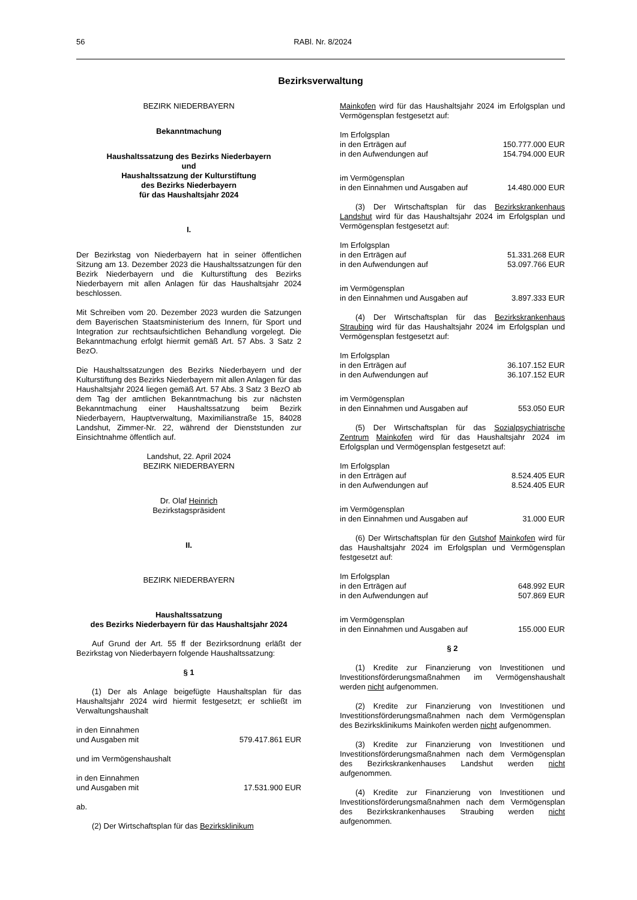56 RABl. Nr. 8/2024
Bezirksverwaltung
BEZIRK NIEDERBAYERN
Bekanntmachung
Haushaltssatzung des Bezirks Niederbayern
und
Haushaltssatzung der Kulturstiftung
des Bezirks Niederbayern
für das Haushaltsjahr 2024
I.
Der Bezirkstag von Niederbayern hat in seiner öffentlichen Sitzung am 13. Dezember 2023 die Haushaltssatzungen für den Bezirk Niederbayern und die Kulturstiftung des Bezirks Niederbayern mit allen Anlagen für das Haushaltsjahr 2024 beschlossen.
Mit Schreiben vom 20. Dezember 2023 wurden die Satzungen dem Bayerischen Staatsministerium des Innern, für Sport und Integration zur rechtsaufsichtlichen Behandlung vorgelegt. Die Bekanntmachung erfolgt hiermit gemäß Art. 57 Abs. 3 Satz 2 BezO.
Die Haushaltssatzungen des Bezirks Niederbayern und der Kulturstiftung des Bezirks Niederbayern mit allen Anlagen für das Haushaltsjahr 2024 liegen gemäß Art. 57 Abs. 3 Satz 3 BezO ab dem Tag der amtlichen Bekanntmachung bis zur nächsten Bekanntmachung einer Haushaltssatzung beim Bezirk Niederbayern, Hauptverwaltung, Maximilian­straße 15, 84028 Landshut, Zimmer-Nr. 22, während der Dienststunden zur Einsichtnahme öffentlich auf.
Landshut, 22. April 2024
BEZIRK NIEDERBAYERN
Dr. Olaf Heinrich
Bezirkstagspräsident
II.
BEZIRK NIEDERBAYERN
Haushaltssatzung
des Bezirks Niederbayern für das Haushaltsjahr 2024
Auf Grund der Art. 55 ff der Bezirksordnung erläßt der Bezirkstag von Niederbayern folgende Haushaltssatzung:
§ 1
(1) Der als Anlage beigefügte Haushaltsplan für das Haushaltsjahr 2024 wird hiermit festgesetzt; er schließt im Verwaltungshaushalt
in den Einnahmen
und Ausgaben mit 579.417.861 EUR
und im Vermögenshaushalt
in den Einnahmen
und Ausgaben mit 17.531.900 EUR
ab.
(2) Der Wirtschaftsplan für das Bezirksklinikum
Mainkofen wird für das Haushaltsjahr 2024 im Erfolgsplan und Vermögensplan festgesetzt auf:
Im Erfolgsplan
in den Erträgen auf 150.777.000 EUR
in den Aufwendungen auf 154.794.000 EUR
im Vermögensplan
in den Einnahmen und Ausgaben auf 14.480.000 EUR
(3) Der Wirtschaftsplan für das Bezirkskrankenhaus Landshut wird für das Haushaltsjahr 2024 im Erfolgsplan und Vermögensplan festgesetzt auf:
Im Erfolgsplan
in den Erträgen auf 51.331.268 EUR
in den Aufwendungen auf 53.097.766 EUR
im Vermögensplan
in den Einnahmen und Ausgaben auf 3.897.333 EUR
(4) Der Wirtschaftsplan für das Bezirkskrankenhaus Straubing wird für das Haushaltsjahr 2024 im Erfolgsplan und Vermögensplan festgesetzt auf:
Im Erfolgsplan
in den Erträgen auf 36.107.152 EUR
in den Aufwendungen auf 36.107.152 EUR
im Vermögensplan
in den Einnahmen und Ausgaben auf 553.050 EUR
(5) Der Wirtschaftsplan für das Sozialpsychiatrische Zentrum Mainkofen wird für das Haushaltsjahr 2024 im Erfolgsplan und Vermögensplan festgesetzt auf:
Im Erfolgsplan
in den Erträgen auf 8.524.405 EUR
in den Aufwendungen auf 8.524.405 EUR
im Vermögensplan
in den Einnahmen und Ausgaben auf 31.000 EUR
(6) Der Wirtschaftsplan für den Gutshof Mainkofen wird für das Haushaltsjahr 2024 im Erfolgsplan und Vermögens­plan festgesetzt auf:
Im Erfolgsplan
in den Erträgen auf 648.992 EUR
in den Aufwendungen auf 507.869 EUR
im Vermögensplan
in den Einnahmen und Ausgaben auf 155.000 EUR
§ 2
(1) Kredite zur Finanzierung von Investitionen und Investitionsförderungsmaßnahmen im Vermögenshaushalt werden nicht aufgenommen.
(2) Kredite zur Finanzierung von Investitionen und Investitionsförderungsmaßnahmen nach dem Vermögens­plan des Bezirksklinikums Mainkofen werden nicht aufgenommen.
(3) Kredite zur Finanzierung von Investitionen und Investitionsförderungsmaßnahmen nach dem Vermögens­plan des Bezirkskrankenhauses Landshut werden nicht aufgenommen.
(4) Kredite zur Finanzierung von Investitionen und Investitionsförderungsmaßnahmen nach dem Vermögens­plan des Bezirkskrankenhauses Straubing werden nicht aufgenommen.